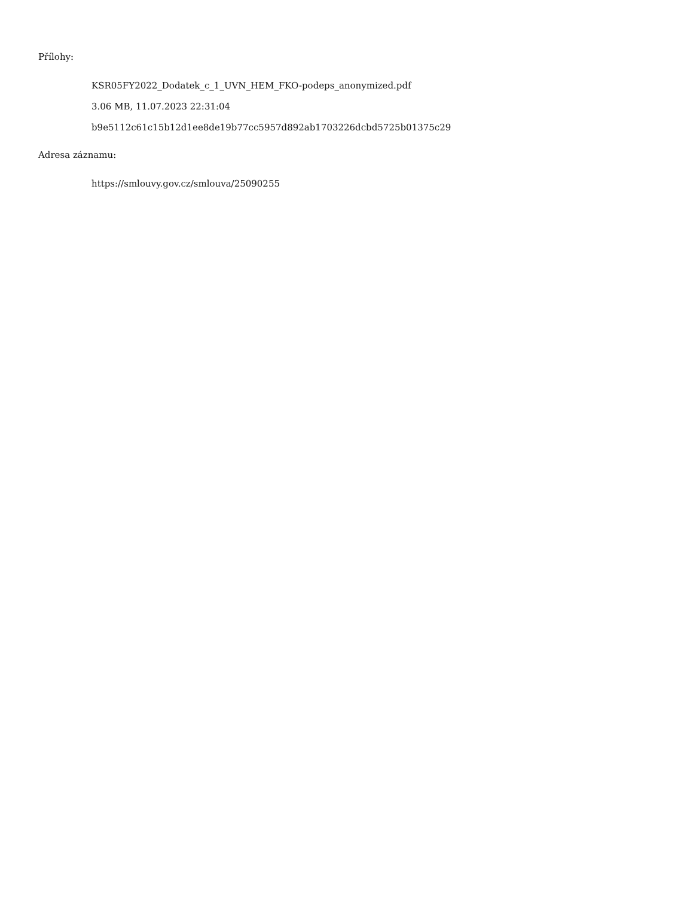Přílohy:
KSR05FY2022_Dodatek_c_1_UVN_HEM_FKO-podeps_anonymized.pdf
3.06 MB, 11.07.2023 22:31:04
b9e5112c61c15b12d1ee8de19b77cc5957d892ab1703226dcbd5725b01375c29
Adresa záznamu:
https://smlouvy.gov.cz/smlouva/25090255